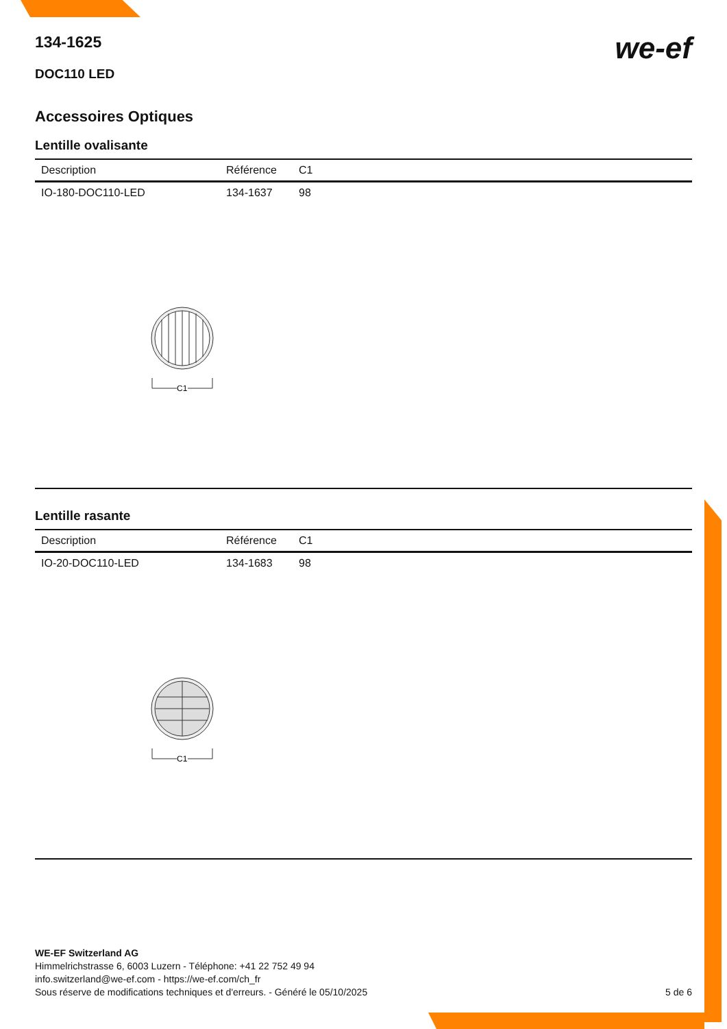we-ef
134-1625
DOC110 LED
Accessoires Optiques
Lentille ovalisante
| Description | Référence | C1 |
| --- | --- | --- |
| IO-180-DOC110-LED | 134-1637 | 98 |
C1
Lentille rasante
| Description | Référence | C1 |
| --- | --- | --- |
| IO-20-DOC110-LED | 134-1683 | 98 |
C1
WE-EF Switzerland AG
Himmelrichstrasse 6, 6003 Luzern - Téléphone: +41 22 752 49 94
info.switzerland@we-ef.com - https://we-ef.com/ch_fr
5 de 6 Sous réserve de modifications techniques et d'erreurs. - Généré le 05/10/2025